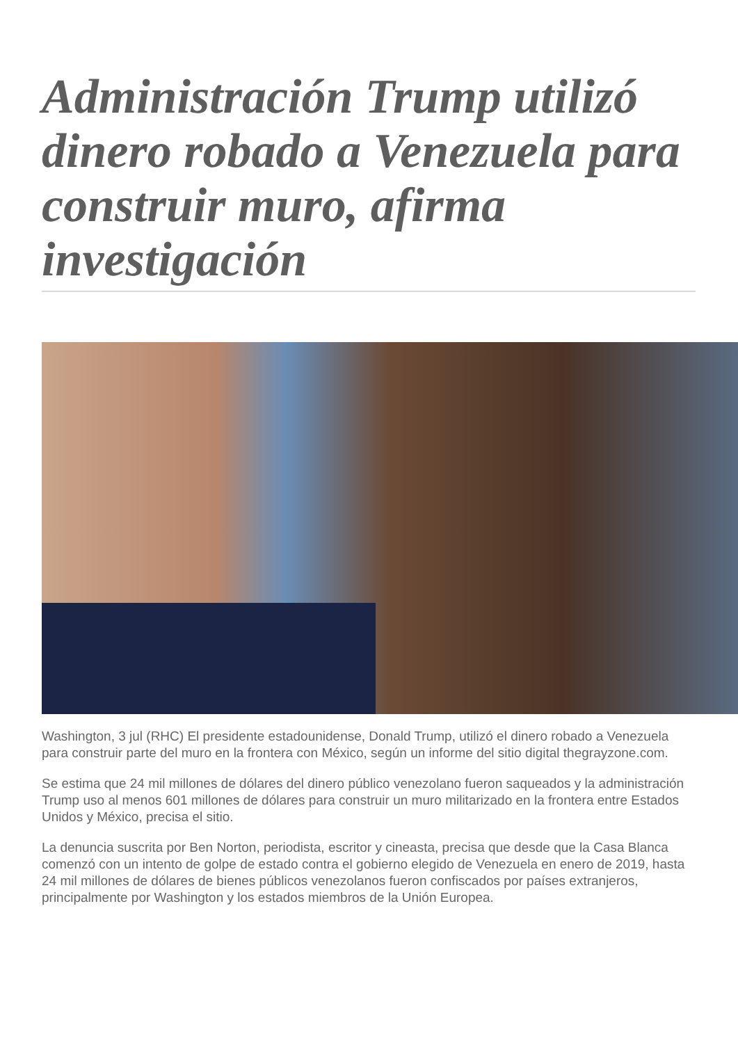Administración Trump utilizó dinero robado a Venezuela para construir muro, afirma investigación
Washington, 3 jul (RHC) El presidente estadounidense, Donald Trump, utilizó el dinero robado a Venezuela para construir parte del muro en la frontera con México, según un informe del sitio digital thegrayzone.com.
Se estima que 24 mil millones de dólares del dinero público venezolano fueron saqueados y la administración Trump uso al menos 601 millones de dólares para construir un muro militarizado en la frontera entre Estados Unidos y México, precisa el sitio.
La denuncia suscrita por Ben Norton, periodista, escritor y cineasta, precisa que desde que la Casa Blanca comenzó con un intento de golpe de estado contra el gobierno elegido de Venezuela en enero de 2019, hasta 24 mil millones de dólares de bienes públicos venezolanos fueron confiscados por países extranjeros, principalmente por Washington y los estados miembros de la Unión Europea.